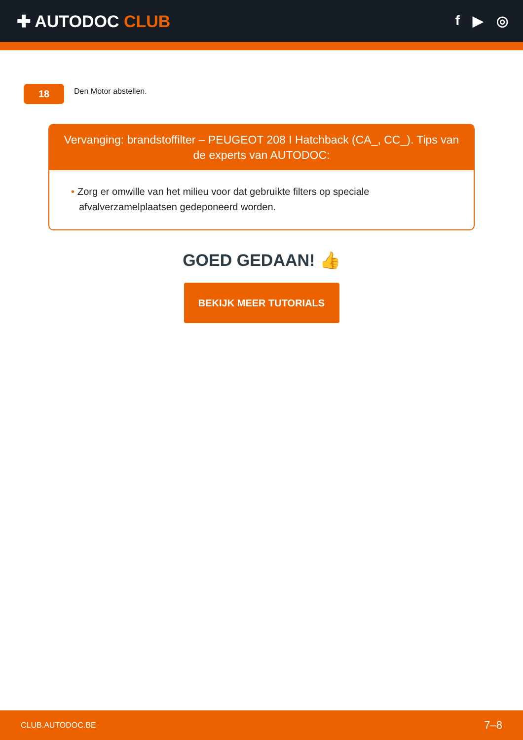✚ AUTODOC CLUB
f ▶ ◎
18
Den Motor abstellen.
Vervanging: brandstoffilter – PEUGEOT 208 I Hatchback (CA_, CC_). Tips van de experts van AUTODOC:
• Zorg er omwille van het milieu voor dat gebruikte filters op speciale afvalverzamelplaatsen gedeponeerd worden.
GOED GEDAAN! 👍
BEKIJK MEER TUTORIALS
CLUB.AUTODOC.BE 7–8